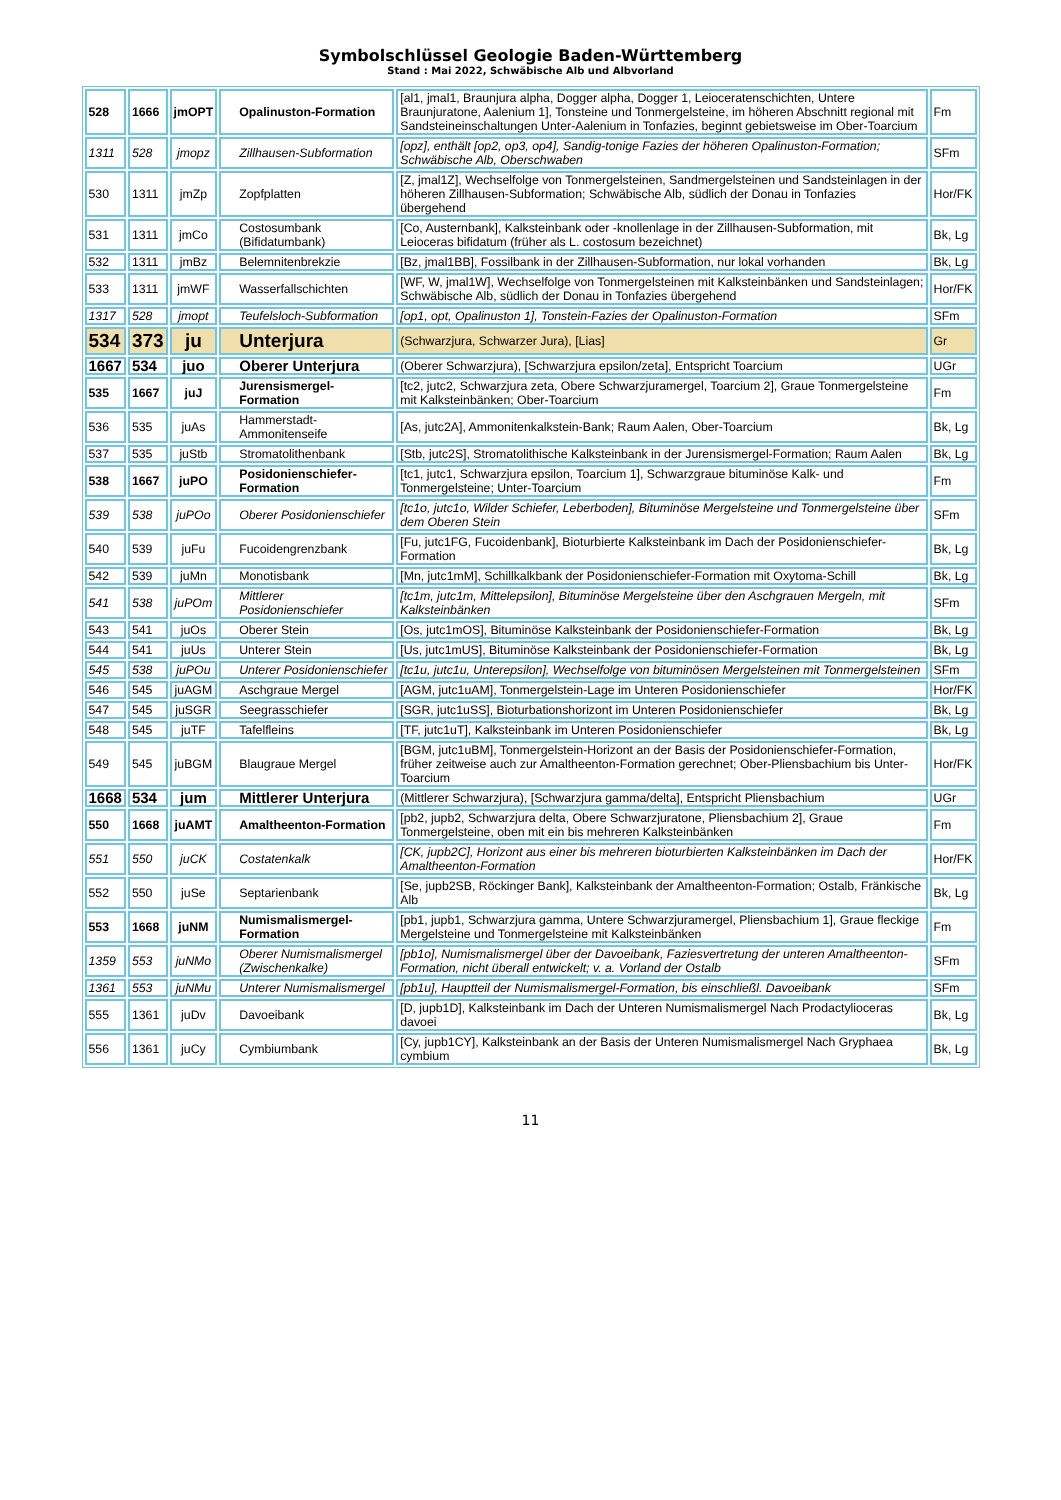Symbolschlüssel Geologie Baden-Württemberg
Stand : Mai 2022, Schwäbische Alb und Albvorland
| 528 | 1666 | jmOPT | Opalinuston-Formation | [al1, jmal1, Braunjura alpha, Dogger alpha, Dogger 1, Leioceratenschichten, Untere Braunjuratone, Aalenium 1], Tonsteine und Tonmergelsteine, im höheren Abschnitt regional mit Sandsteineinschaltungen Unter-Aalenium in Tonfazies, beginnt gebietsweise im Ober-Toarcium | Fm |
| 1311 | 528 | jmopz | Zillhausen-Subformation | [opz], enthält [op2, op3, op4], Sandig-tonige Fazies der höheren Opalinuston-Formation; Schwäbische Alb, Oberschwaben | SFm |
| 530 | 1311 | jmZp | Zopfplatten | [Z, jmal1Z], Wechselfolge von Tonmergelsteinen, Sandmergelsteinen und Sandsteinlagen in der höheren Zillhausen-Subformation; Schwäbische Alb, südlich der Donau in Tonfazies übergehend | Hor/FK |
| 531 | 1311 | jmCo | Costosumbank (Bifidatumbank) | [Co, Austernbank], Kalksteinbank oder -knollenlage in der Zillhausen-Subformation, mit Leioceras bifidatum (früher als L. costosum bezeichnet) | Bk, Lg |
| 532 | 1311 | jmBz | Belemnitenbrekzie | [Bz, jmal1BB], Fossilbank in der Zillhausen-Subformation, nur lokal vorhanden | Bk, Lg |
| 533 | 1311 | jmWF | Wasserfallschichten | [WF, W, jmal1W], Wechselfolge von Tonmergelsteinen mit Kalksteinbänken und Sandsteinlagen; Schwäbische Alb, südlich der Donau in Tonfazies übergehend | Hor/FK |
| 1317 | 528 | jmopt | Teufelsloch-Subformation | [op1, opt, Opalinuston 1], Tonstein-Fazies der Opalinuston-Formation | SFm |
| 534 | 373 | ju | Unterjura | (Schwarzjura, Schwarzer Jura), [Lias] | Gr |
| 1667 | 534 | juo | Oberer Unterjura | (Oberer Schwarzjura), [Schwarzjura epsilon/zeta], Entspricht Toarcium | UGr |
| 535 | 1667 | juJ | Jurensismergel-Formation | [tc2, jutc2, Schwarzjura zeta, Obere Schwarzjuramergel, Toarcium 2], Graue Tonmergelsteine mit Kalksteinbänken; Ober-Toarcium | Fm |
| 536 | 535 | juAs | Hammerstadt-Ammonitenseife | [As, jutc2A], Ammonitenkalkstein-Bank; Raum Aalen, Ober-Toarcium | Bk, Lg |
| 537 | 535 | juStb | Stromatolithenbank | [Stb, jutc2S], Stromatolithische Kalksteinbank in der Jurensismergel-Formation; Raum Aalen | Bk, Lg |
| 538 | 1667 | juPO | Posidonienschiefer-Formation | [tc1, jutc1, Schwarzjura epsilon, Toarcium 1], Schwarzgraue bituminöse Kalk- und Tonmergelsteine; Unter-Toarcium | Fm |
| 539 | 538 | juPOo | Oberer Posidonienschiefer | [tc1o, jutc1o, Wilder Schiefer, Leberboden], Bituminöse Mergelsteine und Tonmergelsteine über dem Oberen Stein | SFm |
| 540 | 539 | juFu | Fucoidengrenzbank | [Fu, jutc1FG, Fucoidenbank], Bioturbierte Kalksteinbank im Dach der Posidonienschiefer-Formation | Bk, Lg |
| 542 | 539 | juMn | Monotisbank | [Mn, jutc1mM], Schillkalkbank der Posidonienschiefer-Formation mit Oxytoma-Schill | Bk, Lg |
| 541 | 538 | juPOm | Mittlerer Posidonienschiefer | [tc1m, jutc1m, Mittelepsilon], Bituminöse Mergelsteine über den Aschgrauen Mergeln, mit Kalksteinbänken | SFm |
| 543 | 541 | juOs | Oberer Stein | [Os, jutc1mOS], Bituminöse Kalksteinbank der Posidonienschiefer-Formation | Bk, Lg |
| 544 | 541 | juUs | Unterer Stein | [Us, jutc1mUS], Bituminöse Kalksteinbank der Posidonienschiefer-Formation | Bk, Lg |
| 545 | 538 | juPOu | Unterer Posidonienschiefer | [tc1u, jutc1u, Unterepsilon], Wechselfolge von bituminösen Mergelsteinen mit Tonmergelsteinen | SFm |
| 546 | 545 | juAGM | Aschgraue Mergel | [AGM, jutc1uAM], Tonmergelstein-Lage im Unteren Posidonienschiefer | Hor/FK |
| 547 | 545 | juSGR | Seegrasschiefer | [SGR, jutc1uSS], Bioturbationshorizont im Unteren Posidonienschiefer | Bk, Lg |
| 548 | 545 | juTF | Tafelfleins | [TF, jutc1uT], Kalksteinbank im Unteren Posidonienschiefer | Bk, Lg |
| 549 | 545 | juBGM | Blaugraue Mergel | [BGM, jutc1uBM], Tonmergelstein-Horizont an der Basis der Posidonienschiefer-Formation, früher zeitweise auch zur Amaltheenton-Formation gerechnet; Ober-Pliensbachium bis Unter-Toarcium | Hor/FK |
| 1668 | 534 | jum | Mittlerer Unterjura | (Mittlerer Schwarzjura), [Schwarzjura gamma/delta], Entspricht Pliensbachium | UGr |
| 550 | 1668 | juAMT | Amaltheenton-Formation | [pb2, jupb2, Schwarzjura delta, Obere Schwarzjuratone, Pliensbachium 2], Graue Tonmergelsteine, oben mit ein bis mehreren Kalksteinbänken | Fm |
| 551 | 550 | juCK | Costatenkalk | [CK, jupb2C], Horizont aus einer bis mehreren bioturbierten Kalksteinbänken im Dach der Amaltheenton-Formation | Hor/FK |
| 552 | 550 | juSe | Septarienbank | [Se, jupb2SB, Röckinger Bank], Kalksteinbank der Amaltheenton-Formation; Ostalb, Fränkische Alb | Bk, Lg |
| 553 | 1668 | juNM | Numismalismergel-Formation | [pb1, jupb1, Schwarzjura gamma, Untere Schwarzjuramergel, Pliensbachium 1], Graue fleckige Mergelsteine und Tonmergelsteine mit Kalksteinbänken | Fm |
| 1359 | 553 | juNMo | Oberer Numismalismergel (Zwischenkalke) | [pb1o], Numismalismergel über der Davoeibank, Faziesvertretung der unteren Amaltheenton-Formation, nicht überall entwickelt; v. a. Vorland der Ostalb | SFm |
| 1361 | 553 | juNMu | Unterer Numismalismergel | [pb1u], Hauptteil der Numismalismergel-Formation, bis einschließl. Davoeibank | SFm |
| 555 | 1361 | juDv | Davoeibank | [D, jupb1D], Kalksteinbank im Dach der Unteren Numismalismergel Nach Prodactylioceras davoei | Bk, Lg |
| 556 | 1361 | juCy | Cymbiumbank | [Cy, jupb1CY], Kalksteinbank an der Basis der Unteren Numismalismergel Nach Gryphaea cymbium | Bk, Lg |
11